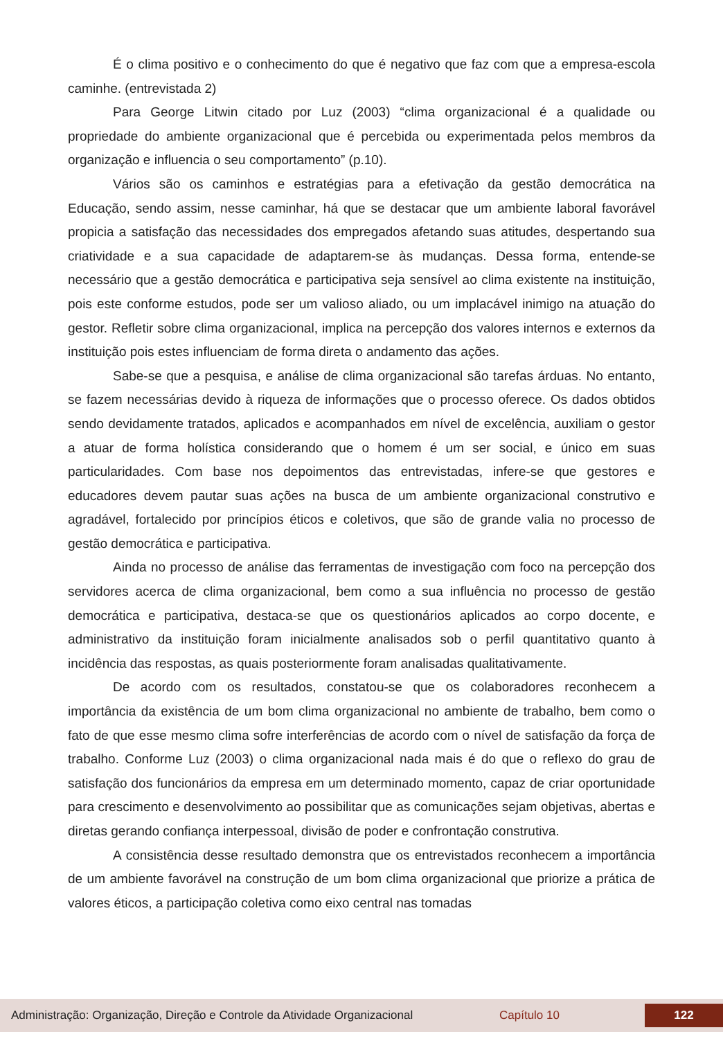É o clima positivo e o conhecimento do que é negativo que faz com que a empresa-escola caminhe. (entrevistada 2)
Para George Litwin citado por Luz (2003) “clima organizacional é a qualidade ou propriedade do ambiente organizacional que é percebida ou experimentada pelos membros da organização e influencia o seu comportamento” (p.10).
Vários são os caminhos e estratégias para a efetivação da gestão democrática na Educação, sendo assim, nesse caminhar, há que se destacar que um ambiente laboral favorável propicia a satisfação das necessidades dos empregados afetando suas atitudes, despertando sua criatividade e a sua capacidade de adaptarem-se às mudanças. Dessa forma, entende-se necessário que a gestão democrática e participativa seja sensível ao clima existente na instituição, pois este conforme estudos, pode ser um valioso aliado, ou um implacável inimigo na atuação do gestor. Refletir sobre clima organizacional, implica na percepção dos valores internos e externos da instituição pois estes influenciam de forma direta o andamento das ações.
Sabe-se que a pesquisa, e análise de clima organizacional são tarefas árduas. No entanto, se fazem necessárias devido à riqueza de informações que o processo oferece. Os dados obtidos sendo devidamente tratados, aplicados e acompanhados em nível de excelência, auxiliam o gestor a atuar de forma holística considerando que o homem é um ser social, e único em suas particularidades. Com base nos depoimentos das entrevistadas, infere-se que gestores e educadores devem pautar suas ações na busca de um ambiente organizacional construtivo e agradável, fortalecido por princípios éticos e coletivos, que são de grande valia no processo de gestão democrática e participativa.
Ainda no processo de análise das ferramentas de investigação com foco na percepção dos servidores acerca de clima organizacional, bem como a sua influência no processo de gestão democrática e participativa, destaca-se que os questionários aplicados ao corpo docente, e administrativo da instituição foram inicialmente analisados sob o perfil quantitativo quanto à incidência das respostas, as quais posteriormente foram analisadas qualitativamente.
De acordo com os resultados, constatou-se que os colaboradores reconhecem a importância da existência de um bom clima organizacional no ambiente de trabalho, bem como o fato de que esse mesmo clima sofre interferências de acordo com o nível de satisfação da força de trabalho. Conforme Luz (2003) o clima organizacional nada mais é do que o reflexo do grau de satisfação dos funcionários da empresa em um determinado momento, capaz de criar oportunidade para crescimento e desenvolvimento ao possibilitar que as comunicações sejam objetivas, abertas e diretas gerando confiança interpessoal, divisão de poder e confrontação construtiva.
A consistência desse resultado demonstra que os entrevistados reconhecem a importância de um ambiente favorável na construção de um bom clima organizacional que priorize a prática de valores éticos, a participação coletiva como eixo central nas tomadas
Administração: Organização, Direção e Controle da Atividade Organizacional Capítulo 10 122